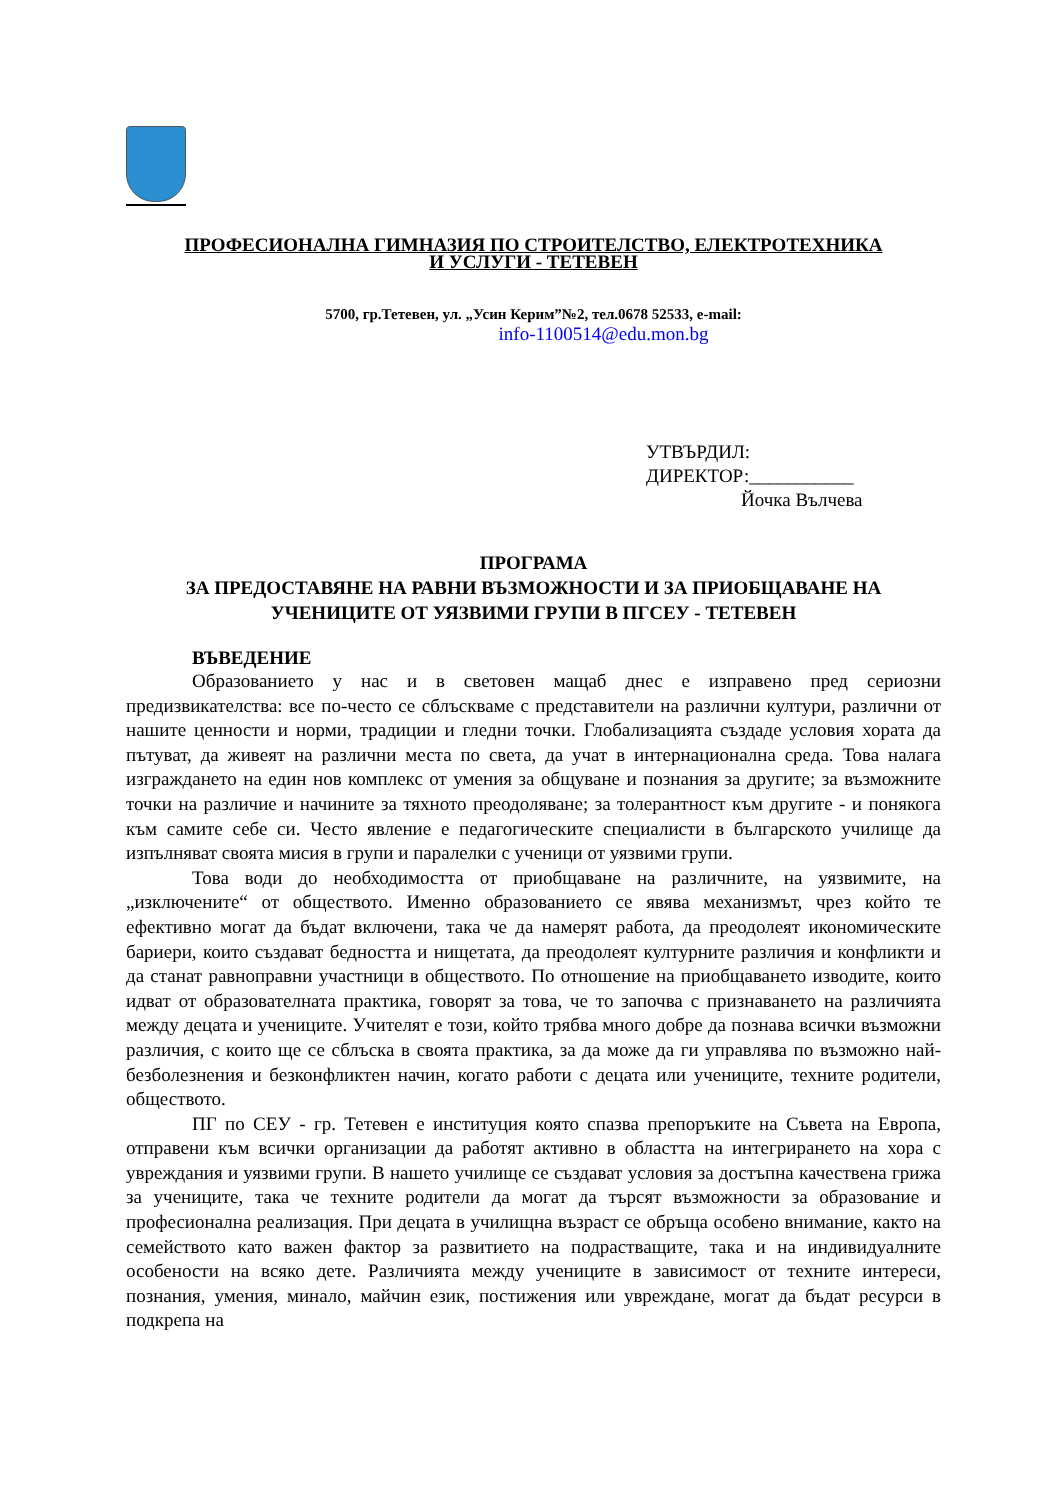ПРОФЕСИОНАЛНА ГИМНАЗИЯ ПО СТРОИТЕЛСТВО, ЕЛЕКТРОТЕХНИКА
И УСЛУГИ - ТЕТЕВЕН
5700, гр.Тетевен, ул. „Усин Керим”№2, тел.0678 52533, e-mail:
info-1100514@edu.mon.bg
УТВЪРДИЛ:
ДИРЕКТОР:___________
Йочка Вълчева
ПРОГРАМА
ЗА ПРЕДОСТАВЯНЕ НА РАВНИ ВЪЗМОЖНОСТИ И ЗА ПРИОБЩАВАНЕ НА УЧЕНИЦИТЕ ОТ УЯЗВИМИ ГРУПИ В ПГСЕУ - ТЕТЕВЕН
ВЪВЕДЕНИЕ
Образованието у нас и в световен мащаб днес е изправено пред сериозни предизвикателства: все по-често се сблъскваме с представители на различни култури, различни от нашите ценности и норми, традиции и гледни точки. Глобализацията създаде условия хората да пътуват, да живеят на различни места по света, да учат в интернационална среда. Това налага изграждането на един нов комплекс от умения за общуване и познания за другите; за възможните точки на различие и начините за тяхното преодоляване; за толерантност към другите - и понякога към самите себе си. Често явление е педагогическите специалисти в българското училище да изпълняват своята мисия в групи и паралелки с ученици от уязвими групи.
Това води до необходимостта от приобщаване на различните, на уязвимите, на „изключените“ от обществото. Именно образованието се явява механизмът, чрез който те ефективно могат да бъдат включени, така че да намерят работа, да преодолеят икономическите бариери, които създават бедността и нищетата, да преодолеят културните различия и конфликти и да станат равноправни участници в обществото. По отношение на приобщаването изводите, които идват от образователната практика, говорят за това, че то започва с признаването на различията между децата и учениците. Учителят е този, който трябва много добре да познава всички възможни различия, с които ще се сблъска в своята практика, за да може да ги управлява по възможно най-безболезнения и безконфликтен начин, когато работи с децата или учениците, техните родители, обществото.
ПГ по СЕУ - гр. Тетевен е институция която спазва препоръките на Съвета на Европа, отправени към всички организации да работят активно в областта на интегрирането на хора с увреждания и уязвими групи. В нашето училище се създават условия за достъпна качествена грижа за учениците, така че техните родители да могат да търсят възможности за образование и професионална реализация. При децата в училищна възраст се обръща особено внимание, както на семейството като важен фактор за развитието на подрастващите, така и на индивидуалните особености на всяко дете. Различията между учениците в зависимост от техните интереси, познания, умения, минало, майчин език, постижения или увреждане, могат да бъдат ресурси в подкрепа на